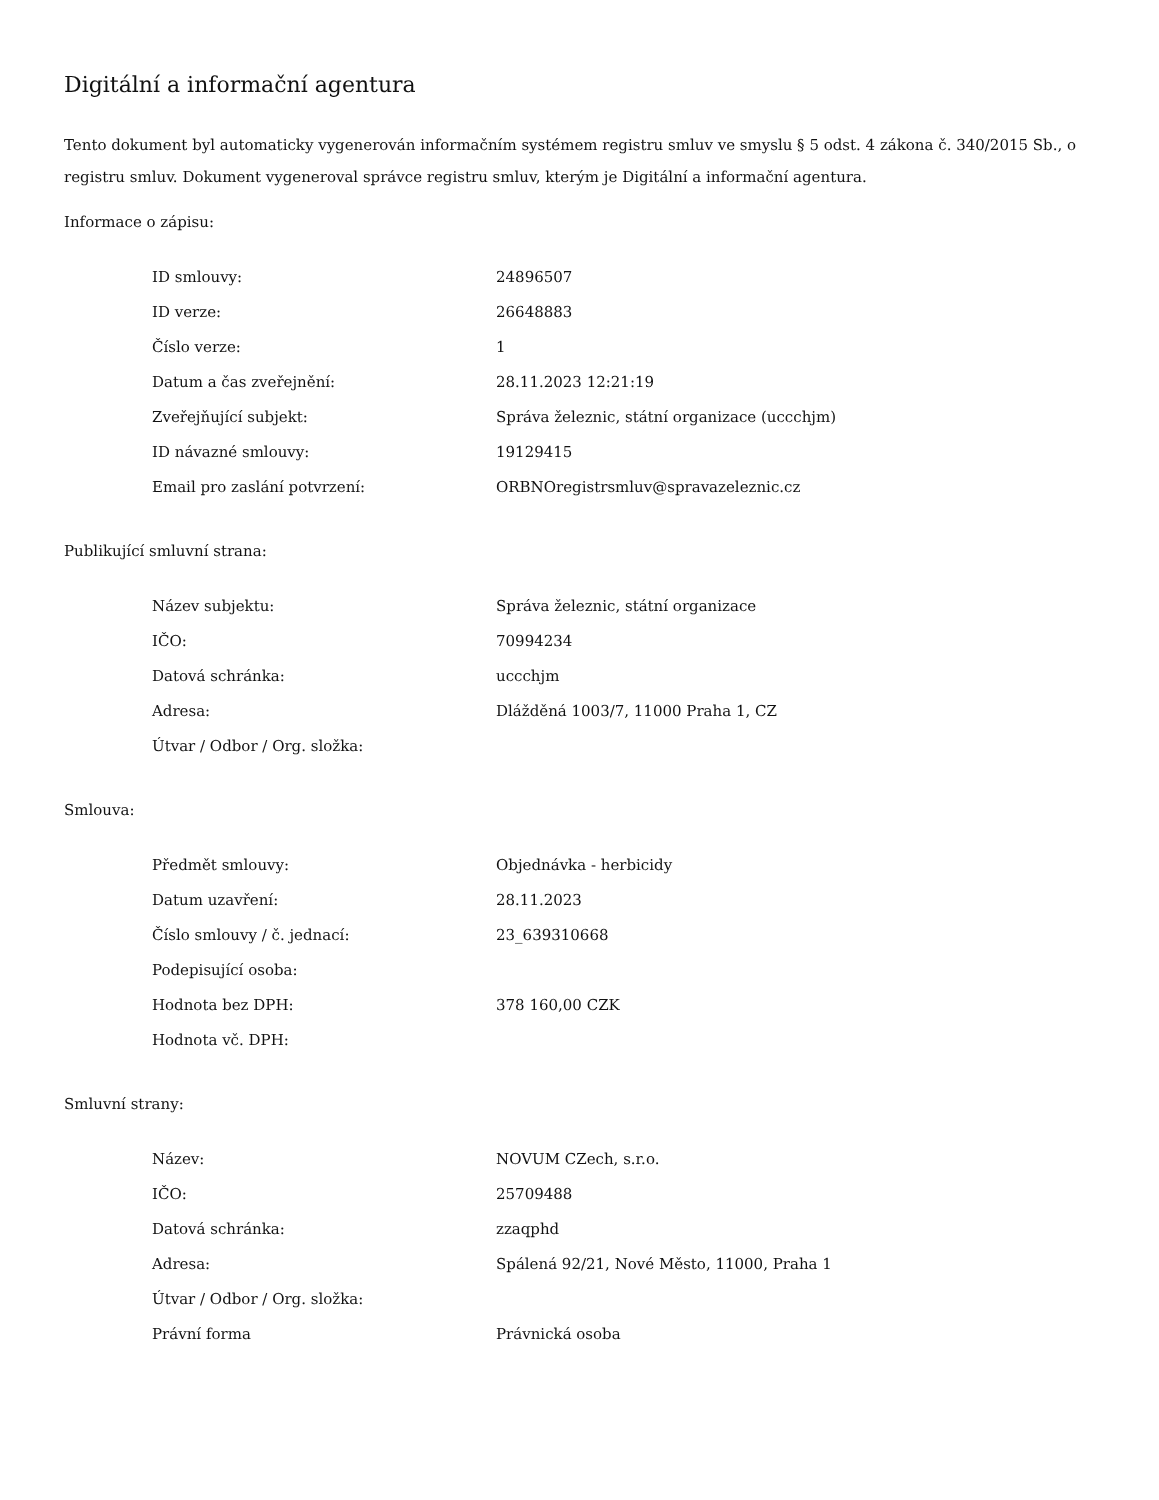Digitální a informační agentura
Tento dokument byl automaticky vygenerován informačním systémem registru smluv ve smyslu § 5 odst. 4 zákona č. 340/2015 Sb., o registru smluv. Dokument vygeneroval správce registru smluv, kterým je Digitální a informační agentura.
Informace o zápisu:
| ID smlouvy: | 24896507 |
| ID verze: | 26648883 |
| Číslo verze: | 1 |
| Datum a čas zveřejnění: | 28.11.2023 12:21:19 |
| Zveřejňující subjekt: | Správa železnic, státní organizace (uccchjm) |
| ID návazné smlouvy: | 19129415 |
| Email pro zaslání potvrzení: | ORBNOregistrsmluv@spravazeleznic.cz |
Publikující smluvní strana:
| Název subjektu: | Správa železnic, státní organizace |
| IČO: | 70994234 |
| Datová schránka: | uccchjm |
| Adresa: | Dlážděná 1003/7, 11000 Praha 1, CZ |
| Útvar / Odbor / Org. složka: | |
Smlouva:
| Předmět smlouvy: | Objednávka - herbicidy |
| Datum uzavření: | 28.11.2023 |
| Číslo smlouvy / č. jednací: | 23_639310668 |
| Podepisující osoba: | |
| Hodnota bez DPH: | 378 160,00 CZK |
| Hodnota vč. DPH: | |
Smluvní strany:
| Název: | NOVUM CZech, s.r.o. |
| IČO: | 25709488 |
| Datová schránka: | zzaqphd |
| Adresa: | Spálená 92/21, Nové Město, 11000, Praha 1 |
| Útvar / Odbor / Org. složka: | |
| Právní forma | Právnická osoba |